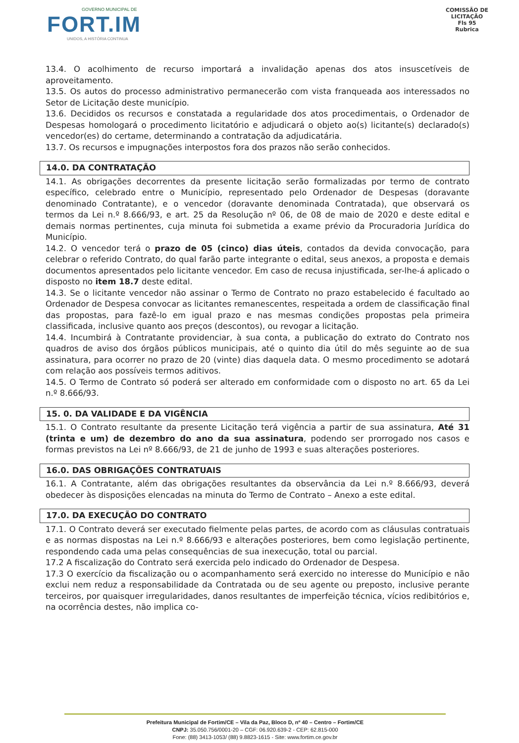GOVERNO MUNICIPAL DE
FORT.IM
UNIDOS, A HISTÓRIA CONTINUA
COMISSÃO DE LICITAÇÃO
Fls 95
Rubrica
13.4. O acolhimento de recurso importará a invalidação apenas dos atos insuscetíveis de aproveitamento.
13.5. Os autos do processo administrativo permanecerão com vista franqueada aos interessados no Setor de Licitação deste município.
13.6. Decididos os recursos e constatada a regularidade dos atos procedimentais, o Ordenador de Despesas homologará o procedimento licitatório e adjudicará o objeto ao(s) licitante(s) declarado(s) vencedor(es) do certame, determinando a contratação da adjudicatária.
13.7. Os recursos e impugnações interpostos fora dos prazos não serão conhecidos.
14.0. DA CONTRATAÇÃO
14.1. As obrigações decorrentes da presente licitação serão formalizadas por termo de contrato específico, celebrado entre o Município, representado pelo Ordenador de Despesas (doravante denominado Contratante), e o vencedor (doravante denominada Contratada), que observará os termos da Lei n.º 8.666/93, e art. 25 da Resolução nº 06, de 08 de maio de 2020 e deste edital e demais normas pertinentes, cuja minuta foi submetida a exame prévio da Procuradoria Jurídica do Município.
14.2. O vencedor terá o prazo de 05 (cinco) dias úteis, contados da devida convocação, para celebrar o referido Contrato, do qual farão parte integrante o edital, seus anexos, a proposta e demais documentos apresentados pelo licitante vencedor. Em caso de recusa injustificada, ser-lhe-á aplicado o disposto no item 18.7 deste edital.
14.3. Se o licitante vencedor não assinar o Termo de Contrato no prazo estabelecido é facultado ao Ordenador de Despesa convocar as licitantes remanescentes, respeitada a ordem de classificação final das propostas, para fazê-lo em igual prazo e nas mesmas condições propostas pela primeira classificada, inclusive quanto aos preços (descontos), ou revogar a licitação.
14.4. Incumbirá à Contratante providenciar, à sua conta, a publicação do extrato do Contrato nos quadros de aviso dos órgãos públicos municipais, até o quinto dia útil do mês seguinte ao de sua assinatura, para ocorrer no prazo de 20 (vinte) dias daquela data. O mesmo procedimento se adotará com relação aos possíveis termos aditivos.
14.5. O Termo de Contrato só poderá ser alterado em conformidade com o disposto no art. 65 da Lei n.º 8.666/93.
15. 0. DA VALIDADE E DA VIGÊNCIA
15.1. O Contrato resultante da presente Licitação terá vigência a partir de sua assinatura, Até 31 (trinta e um) de dezembro do ano da sua assinatura, podendo ser prorrogado nos casos e formas previstos na Lei nº 8.666/93, de 21 de junho de 1993 e suas alterações posteriores.
16.0. DAS OBRIGAÇÕES CONTRATUAIS
16.1. A Contratante, além das obrigações resultantes da observância da Lei n.º 8.666/93, deverá obedecer às disposições elencadas na minuta do Termo de Contrato – Anexo a este edital.
17.0. DA EXECUÇÃO DO CONTRATO
17.1. O Contrato deverá ser executado fielmente pelas partes, de acordo com as cláusulas contratuais e as normas dispostas na Lei n.º 8.666/93 e alterações posteriores, bem como legislação pertinente, respondendo cada uma pelas consequências de sua inexecução, total ou parcial.
17.2 A fiscalização do Contrato será exercida pelo indicado do Ordenador de Despesa.
17.3 O exercício da fiscalização ou o acompanhamento será exercido no interesse do Município e não exclui nem reduz a responsabilidade da Contratada ou de seu agente ou preposto, inclusive perante terceiros, por quaisquer irregularidades, danos resultantes de imperfeição técnica, vícios redibitórios e, na ocorrência destes, não implica co-
Prefeitura Municipal de Fortim/CE – Vila da Paz, Bloco D, nº 40 – Centro – Fortim/CE
CNPJ: 35.050.756/0001-20 – CGF: 06.920.639-2 - CEP: 62.815-000
Fone: (88) 3413-1053/ (88) 9.8823-1615 - Site: www.fortim.ce.gov.br